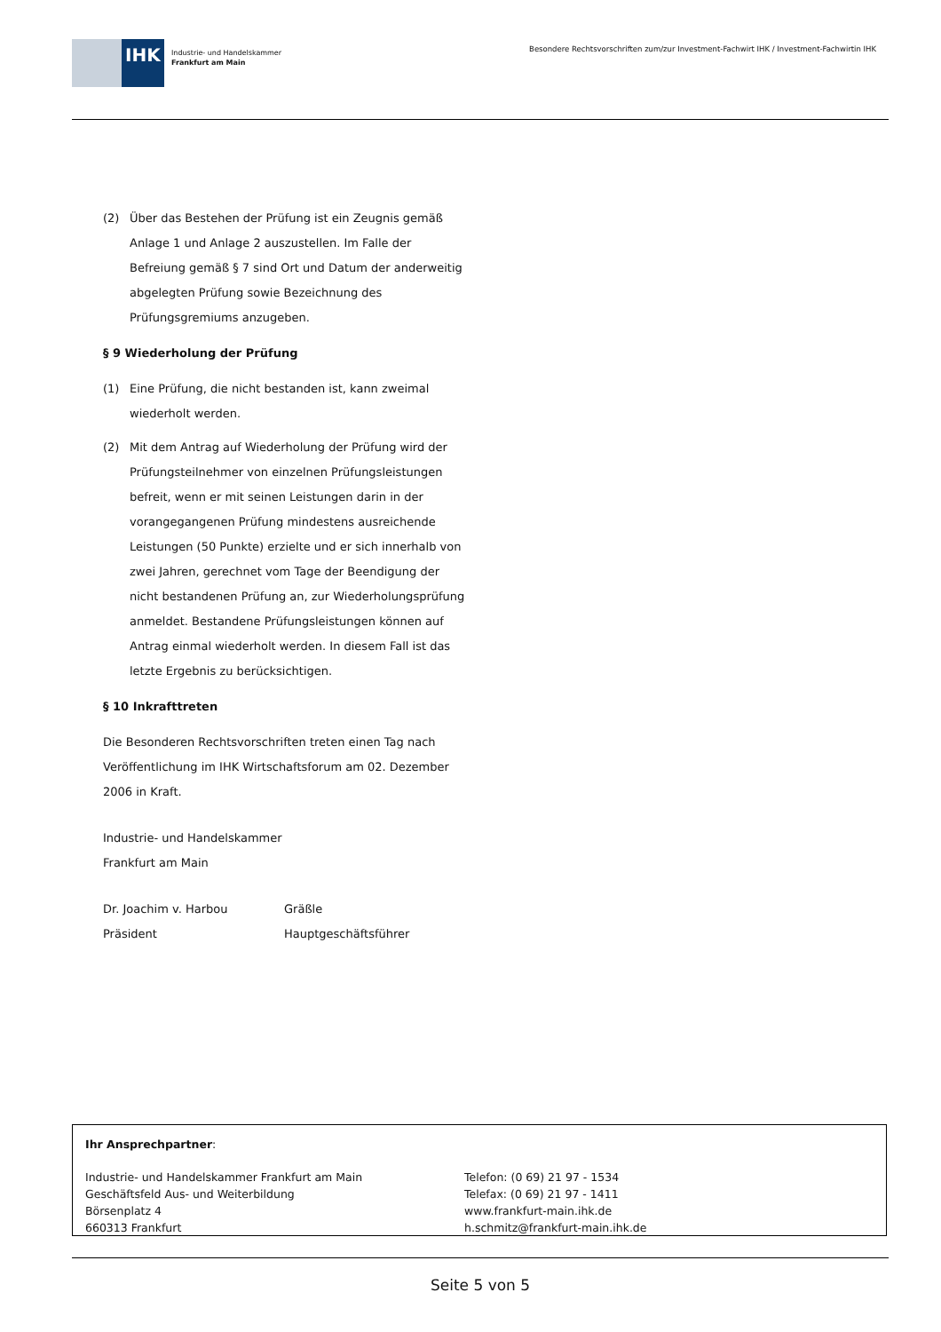IHK
Industrie- und Handelskammer
Frankfurt am Main
Besondere Rechtsvorschriften zum/zur Investment-Fachwirt IHK / Investment-Fachwirtin IHK
(2) Über das Bestehen der Prüfung ist ein Zeugnis gemäß Anlage 1 und Anlage 2 auszustellen. Im Falle der Befreiung gemäß § 7 sind Ort und Datum der anderweitig abgelegten Prüfung sowie Bezeichnung des Prüfungsgremiums anzugeben.
§ 9 Wiederholung der Prüfung
(1) Eine Prüfung, die nicht bestanden ist, kann zweimal wiederholt werden.
(2) Mit dem Antrag auf Wiederholung der Prüfung wird der Prüfungsteilnehmer von einzelnen Prüfungsleistungen befreit, wenn er mit seinen Leistungen darin in der vorangegangenen Prüfung mindestens ausreichende Leistungen (50 Punkte) erzielte und er sich innerhalb von zwei Jahren, gerechnet vom Tage der Beendigung der nicht bestandenen Prüfung an, zur Wiederholungsprüfung anmeldet. Bestandene Prüfungsleistungen können auf Antrag einmal wiederholt werden. In diesem Fall ist das letzte Ergebnis zu berücksichtigen.
§ 10 Inkrafttreten
Die Besonderen Rechtsvorschriften treten einen Tag nach Veröffentlichung im IHK Wirtschaftsforum am 02. Dezember 2006 in Kraft.
Industrie- und Handelskammer
Frankfurt am Main
Dr. Joachim v. Harbou
Präsident
Gräßle
Hauptgeschäftsführer
Ihr Ansprechpartner:
Industrie- und Handelskammer Frankfurt am Main
Geschäftsfeld Aus- und Weiterbildung
Börsenplatz 4
660313 Frankfurt
Telefon: (0 69) 21 97 - 1534
Telefax: (0 69) 21 97 - 1411
www.frankfurt-main.ihk.de
h.schmitz@frankfurt-main.ihk.de
Seite 5 von 5